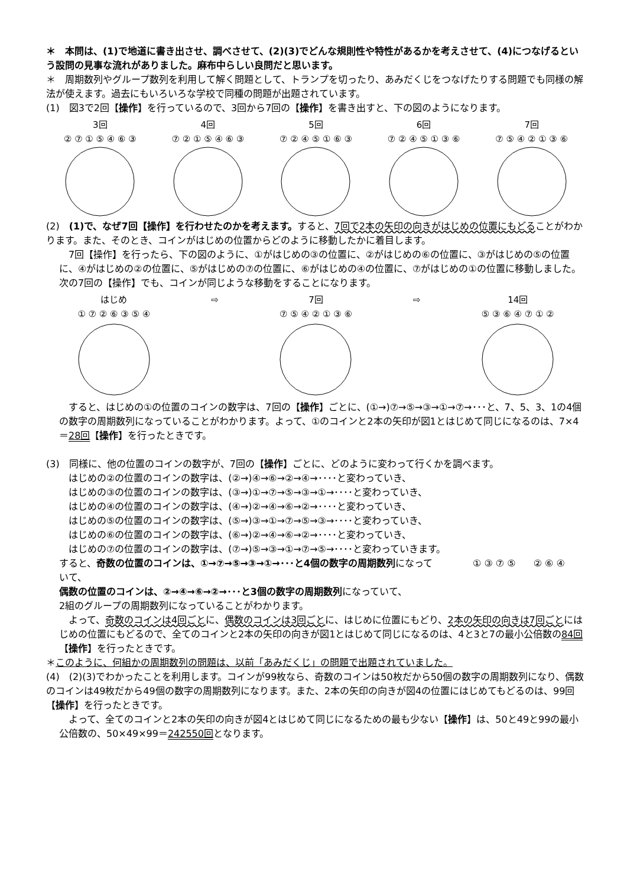＊　本問は、(1)で地道に書き出させ、調べさせて、(2)(3)でどんな規則性や特性があるかを考えさせて、(4)につなげるという設問の見事な流れがありました。麻布中らしい良問だと思います。
＊　周期数列やグループ数列を利用して解く問題として、トランプを切ったり、あみだくじをつなげたりする問題でも同様の解法が使えます。過去にもいろいろな学校で同種の問題が出題されています。
(1)　図3で2回【操作】を行っているので、3回から7回の【操作】を書き出すと、下の図のようになります。
3回
② ⑦ ① ⑤ ④ ⑥ ③
4回
⑦ ② ① ⑤ ④ ⑥ ③
5回
⑦ ② ④ ⑤ ① ⑥ ③
6回
⑦ ② ④ ⑤ ① ③ ⑥
7回
⑦ ⑤ ④ ② ① ③ ⑥
(2)　(1)で、なぜ7回【操作】を行わせたのかを考えます。すると、7回で2本の矢印の向きがはじめの位置にもどることがわかります。また、そのとき、コインがはじめの位置からどのように移動したかに着目します。
　7回【操作】を行ったら、下の図のように、①がはじめの③の位置に、②がはじめの⑥の位置に、③がはじめの⑤の位置に、④がはじめの②の位置に、⑤がはじめの⑦の位置に、⑥がはじめの④の位置に、⑦がはじめの①の位置に移動しました。次の7回の【操作】でも、コインが同じような移動をすることになります。
はじめ
① ⑦ ② ⑥ ③ ⑤ ④
⇨ 7回
⑦ ⑤ ④ ② ① ③ ⑥
⇨ 14回
⑤ ③ ⑥ ④ ⑦ ① ②
　すると、はじめの①の位置のコインの数字は、7回の【操作】ごとに、(①→)⑦→⑤→③→①→⑦→･･･と、7、5、3、1の4個の数字の周期数列になっていることがわかります。よって、①のコインと2本の矢印が図1とはじめて同じになるのは、7×4＝28回【操作】を行ったときです。
(3)　同様に、他の位置のコインの数字が、7回の【操作】ごとに、どのように変わって行くかを調べます。
　はじめの②の位置のコインの数字は、(②→)④→⑥→②→④→････と変わっていき、
　はじめの③の位置のコインの数字は、(③→)①→⑦→⑤→③→①→････と変わっていき、
　はじめの④の位置のコインの数字は、(④→)②→④→⑥→②→････と変わっていき、
　はじめの⑤の位置のコインの数字は、(⑤→)③→①→⑦→⑤→③→････と変わっていき、
　はじめの⑥の位置のコインの数字は、(⑥→)②→④→⑥→②→････と変わっていき、
　はじめの⑦の位置のコインの数字は、(⑦→)⑤→③→①→⑦→⑤→････と変わっていきます。
すると、奇数の位置のコインは、①→⑦→⑤→③→①→･･･と4個の数字の周期数列になっていて、
偶数の位置のコインは、②→④→⑥→②→･･･と3個の数字の周期数列になっていて、
① ③ ⑦ ⑤ ② ⑥ ④
2組のグループの周期数列になっていることがわかります。
　よって、奇数のコインは4回ごとに、偶数のコインは3回ごとに、はじめに位置にもどり、2本の矢印の向きは7回ごとにはじめの位置にもどるので、全てのコインと2本の矢印の向きが図1とはじめて同じになるのは、4と3と7の最小公倍数の84回【操作】を行ったときです。
＊このように、何組かの周期数列の問題は、以前「あみだくじ」の問題で出題されていました。
(4)　(2)(3)でわかったことを利用します。コインが99枚なら、奇数のコインは50枚だから50個の数字の周期数列になり、偶数のコインは49枚だから49個の数字の周期数列になります。また、2本の矢印の向きが図4の位置にはじめてもどるのは、99回【操作】を行ったときです。
　よって、全てのコインと2本の矢印の向きが図4とはじめて同じになるための最も少ない【操作】は、50と49と99の最小公倍数の、50×49×99＝242550回となります。